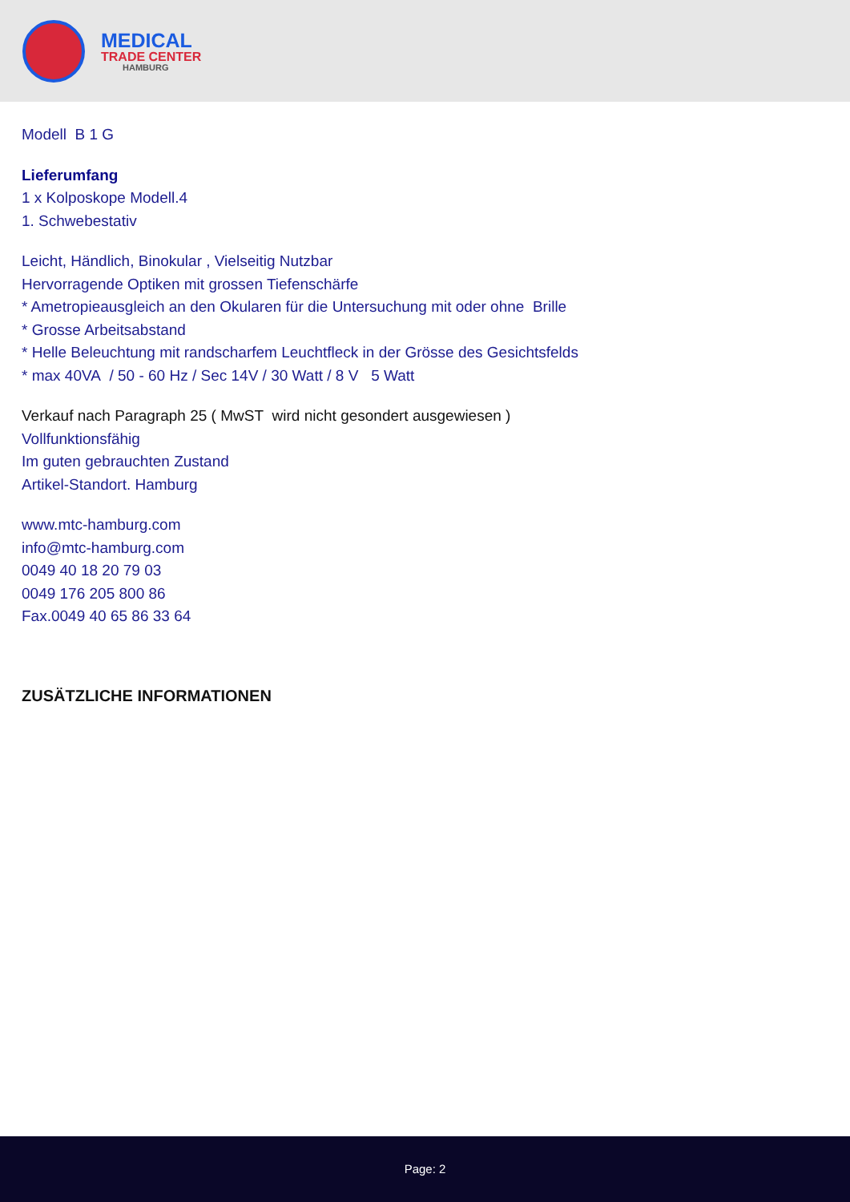MEDICAL
TRADE CENTER
HAMBURG
Modell B 1 G
Lieferumfang
1 x Kolposkope Modell.4
1. Schwebestativ
Leicht, Händlich, Binokular , Vielseitig Nutzbar
Hervorragende Optiken mit grossen Tiefenschärfe
* Ametropieausgleich an den Okularen für die Untersuchung mit oder ohne Brille
* Grosse Arbeitsabstand
* Helle Beleuchtung mit randscharfem Leuchtfleck in der Grösse des Gesichtsfelds
* max 40VA / 50 - 60 Hz / Sec 14V / 30 Watt / 8 V 5 Watt
Verkauf nach Paragraph 25 ( MwST wird nicht gesondert ausgewiesen )
Vollfunktionsfähig
Im guten gebrauchten Zustand
Artikel-Standort. Hamburg
www.mtc-hamburg.com
info@mtc-hamburg.com
0049 40 18 20 79 03
0049 176 205 800 86
Fax.0049 40 65 86 33 64
ZUSÄTZLICHE INFORMATIONEN
Page: 2